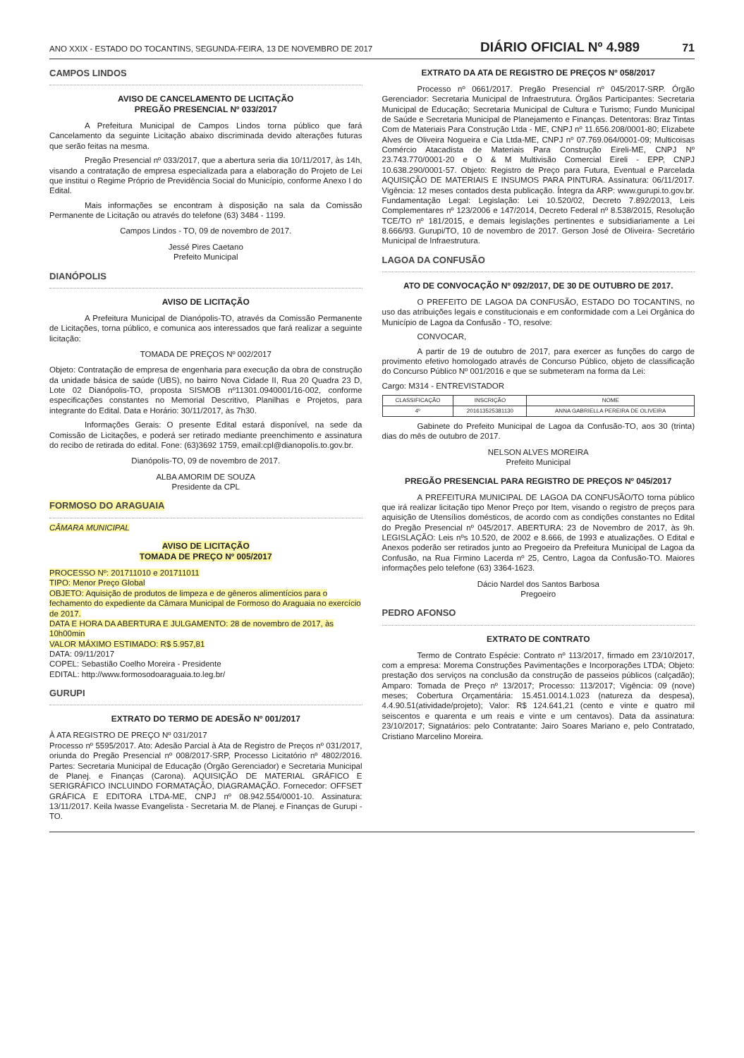ANO XXIX - ESTADO DO TOCANTINS, SEGUNDA-FEIRA, 13 DE NOVEMBRO DE 2017 DIÁRIO OFICIAL Nº 4.989 71
CAMPOS LINDOS
AVISO DE CANCELAMENTO DE LICITAÇÃO
PREGÃO PRESENCIAL Nº 033/2017
A Prefeitura Municipal de Campos Lindos torna público que fará Cancelamento da seguinte Licitação abaixo discriminada devido alterações futuras que serão feitas na mesma.
Pregão Presencial nº 033/2017, que a abertura seria dia 10/11/2017, às 14h, visando a contratação de empresa especializada para a elaboração do Projeto de Lei que institui o Regime Próprio de Previdência Social do Município, conforme Anexo I do Edital.
Mais informações se encontram à disposição na sala da Comissão Permanente de Licitação ou através do telefone (63) 3484 - 1199.
Campos Lindos - TO, 09 de novembro de 2017.
Jessé Pires Caetano
Prefeito Municipal
DIANÓPOLIS
AVISO DE LICITAÇÃO
A Prefeitura Municipal de Dianópolis-TO, através da Comissão Permanente de Licitações, torna público, e comunica aos interessados que fará realizar a seguinte licitação:
TOMADA DE PREÇOS Nº 002/2017
Objeto: Contratação de empresa de engenharia para execução da obra de construção da unidade básica de saúde (UBS), no bairro Nova Cidade II, Rua 20 Quadra 23 D, Lote 02 Dianópolis-TO, proposta SISMOB nº11301.0940001/16-002, conforme especificações constantes no Memorial Descritivo, Planilhas e Projetos, para integrante do Edital. Data e Horário: 30/11/2017, às 7h30.
Informações Gerais: O presente Edital estará disponível, na sede da Comissão de Licitações, e poderá ser retirado mediante preenchimento e assinatura do recibo de retirada do edital. Fone: (63)3692 1759, email:cpl@dianopolis.to.gov.br.
Dianópolis-TO, 09 de novembro de 2017.
ALBA AMORIM DE SOUZA
Presidente da CPL
FORMOSO DO ARAGUAIA
CÂMARA MUNICIPAL
AVISO DE LICITAÇÃO
TOMADA DE PREÇO Nº 005/2017
PROCESSO Nº: 201711010 e 201711011
TIPO: Menor Preço Global
OBJETO: Aquisição de produtos de limpeza e de gêneros alimentícios para o fechamento do expediente da Câmara Municipal de Formoso do Araguaia no exercício de 2017.
DATA E HORA DA ABERTURA E JULGAMENTO: 28 de novembro de 2017, às 10h00min
VALOR MÁXIMO ESTIMADO: R$ 5.957,81
DATA: 09/11/2017
COPEL: Sebastião Coelho Moreira - Presidente
EDITAL: http://www.formosodoaraguaia.to.leg.br/
GURUPI
EXTRATO DO TERMO DE ADESÃO Nº 001/2017
À ATA REGISTRO DE PREÇO Nº 031/2017
Processo nº 5595/2017. Ato: Adesão Parcial à Ata de Registro de Preços nº 031/2017, oriunda do Pregão Presencial nº 008/2017-SRP, Processo Licitatório nº 4802/2016. Partes: Secretaria Municipal de Educação (Órgão Gerenciador) e Secretaria Municipal de Planej. e Finanças (Carona). AQUISIÇÃO DE MATERIAL GRÁFICO E SERIGRÁFICO INCLUINDO FORMATAÇÃO, DIAGRAMAÇÃO. Fornecedor: OFFSET GRÁFICA E EDITORA LTDA-ME, CNPJ nº 08.942.554/0001-10. Assinatura: 13/11/2017. Keila Iwasse Evangelista - Secretaria M. de Planej. e Finanças de Gurupi - TO.
EXTRATO DA ATA DE REGISTRO DE PREÇOS Nº 058/2017
Processo nº 0661/2017. Pregão Presencial nº 045/2017-SRP. Órgão Gerenciador: Secretaria Municipal de Infraestrutura. Órgãos Participantes: Secretaria Municipal de Educação; Secretaria Municipal de Cultura e Turismo; Fundo Municipal de Saúde e Secretaria Municipal de Planejamento e Finanças. Detentoras: Braz Tintas Com de Materiais Para Construção Ltda - ME, CNPJ nº 11.656.208/0001-80; Elizabete Alves de Oliveira Nogueira e Cia Ltda-ME, CNPJ nº 07.769.064/0001-09; Multicoisas Comércio Atacadista de Materiais Para Construção Eireli-ME, CNPJ Nº 23.743.770/0001-20 e O & M Multivisão Comercial Eireli - EPP, CNPJ 10.638.290/0001-57. Objeto: Registro de Preço para Futura, Eventual e Parcelada AQUISIÇÃO DE MATERIAIS E INSUMOS PARA PINTURA. Assinatura: 06/11/2017. Vigência: 12 meses contados desta publicação. Íntegra da ARP: www.gurupi.to.gov.br. Fundamentação Legal: Legislação: Lei 10.520/02, Decreto 7.892/2013, Leis Complementares nº 123/2006 e 147/2014, Decreto Federal nº 8.538/2015, Resolução TCE/TO nº 181/2015, e demais legislações pertinentes e subsidiariamente a Lei 8.666/93. Gurupi/TO, 10 de novembro de 2017. Gerson José de Oliveira- Secretário Municipal de Infraestrutura.
LAGOA DA CONFUSÃO
ATO DE CONVOCAÇÃO Nº 092/2017, DE 30 DE OUTUBRO DE 2017.
O PREFEITO DE LAGOA DA CONFUSÃO, ESTADO DO TOCANTINS, no uso das atribuições legais e constitucionais e em conformidade com a Lei Orgânica do Município de Lagoa da Confusão - TO, resolve:
CONVOCAR,
A partir de 19 de outubro de 2017, para exercer as funções do cargo de provimento efetivo homologado através de Concurso Público, objeto de classificação do Concurso Público Nº 001/2016 e que se submeteram na forma da Lei:
Cargo: M314 - ENTREVISTADOR
| CLASSIFICAÇÃO | INSCRIÇÃO | NOME |
| --- | --- | --- |
| 4º | 201613525381130 | ANNA GABRIELLA PEREIRA DE OLIVEIRA |
Gabinete do Prefeito Municipal de Lagoa da Confusão-TO, aos 30 (trinta) dias do mês de outubro de 2017.
NELSON ALVES MOREIRA
Prefeito Municipal
PREGÃO PRESENCIAL PARA REGISTRO DE PREÇOS Nº 045/2017
A PREFEITURA MUNICIPAL DE LAGOA DA CONFUSÃO/TO torna público que irá realizar licitação tipo Menor Preço por Item, visando o registro de preços para aquisição de Utensílios domésticos, de acordo com as condições constantes no Edital do Pregão Presencial nº 045/2017. ABERTURA: 23 de Novembro de 2017, às 9h. LEGISLAÇÃO: Leis nºs 10.520, de 2002 e 8.666, de 1993 e atualizações. O Edital e Anexos poderão ser retirados junto ao Pregoeiro da Prefeitura Municipal de Lagoa da Confusão, na Rua Firmino Lacerda nº 25, Centro, Lagoa da Confusão-TO. Maiores informações pelo telefone (63) 3364-1623.
Dácio Nardel dos Santos Barbosa
Pregoeiro
PEDRO AFONSO
EXTRATO DE CONTRATO
Termo de Contrato Espécie: Contrato nº 113/2017, firmado em 23/10/2017, com a empresa: Morema Construções Pavimentações e Incorporações LTDA; Objeto: prestação dos serviços na conclusão da construção de passeios públicos (calçadão); Amparo: Tomada de Preço nº 13/2017; Processo: 113/2017; Vigência: 09 (nove) meses; Cobertura Orçamentária: 15.451.0014.1.023 (natureza da despesa), 4.4.90.51(atividade/projeto); Valor: R$ 124.641,21 (cento e vinte e quatro mil seiscentos e quarenta e um reais e vinte e um centavos). Data da assinatura: 23/10/2017; Signatários: pelo Contratante: Jairo Soares Mariano e, pelo Contratado, Cristiano Marcelino Moreira.